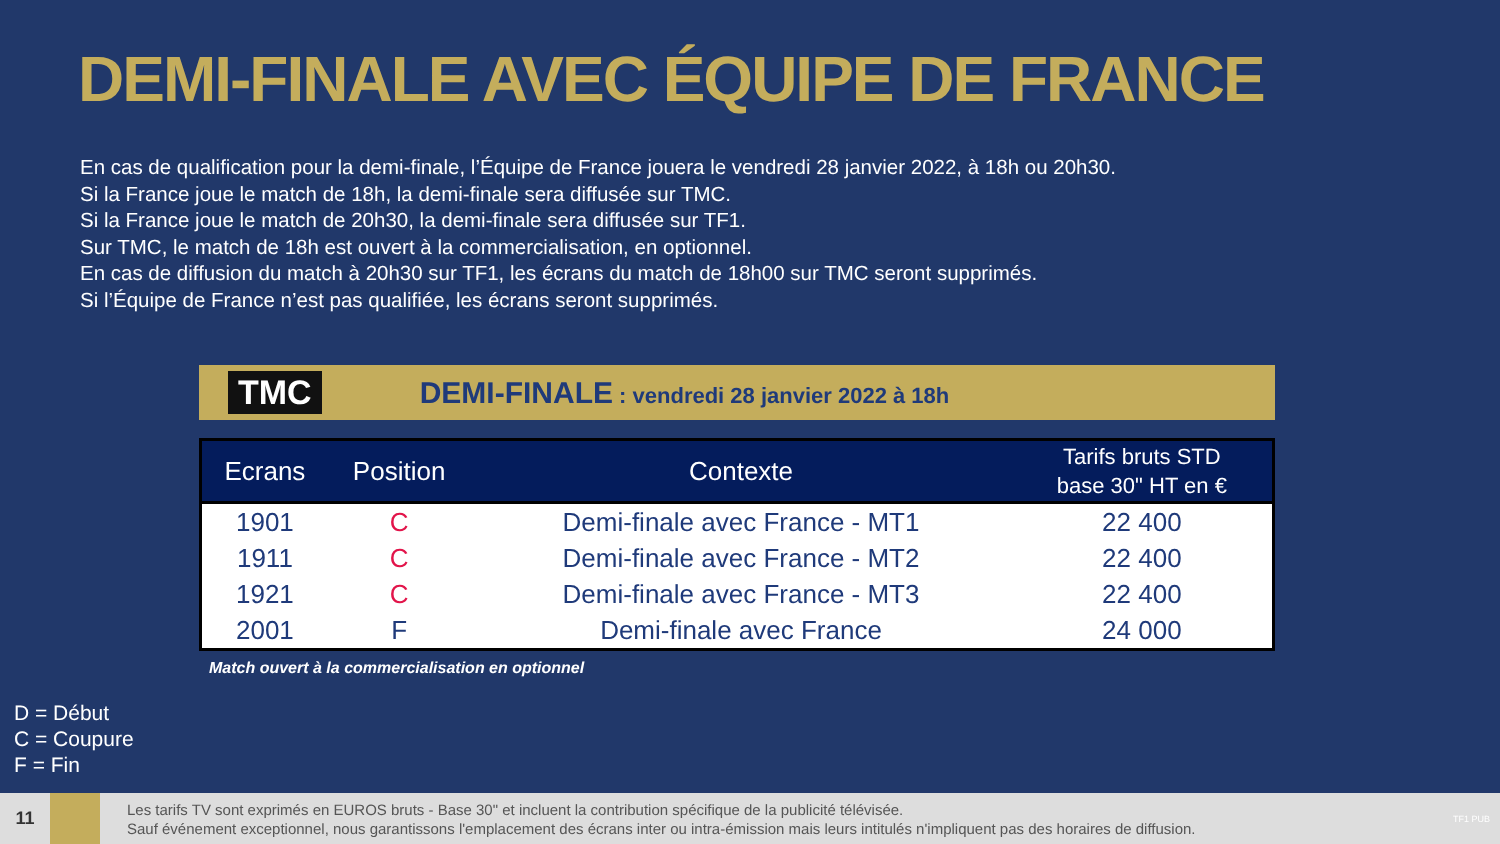DEMI-FINALE AVEC ÉQUIPE DE FRANCE
En cas de qualification pour la demi-finale, l’Équipe de France jouera le vendredi 28 janvier 2022, à 18h ou 20h30.
Si la France joue le match de 18h, la demi-finale sera diffusée sur TMC.
Si la France joue le match de 20h30, la demi-finale sera diffusée sur TF1.
Sur TMC, le match de 18h est ouvert à la commercialisation, en optionnel.
En cas de diffusion du match à 20h30 sur TF1, les écrans du match de 18h00 sur TMC seront supprimés.
Si l’Équipe de France n’est pas qualifiée, les écrans seront supprimés.
TMC DEMI-FINALE : vendredi 28 janvier 2022 à 18h
| Ecrans | Position | Contexte | Tarifs bruts STD base 30" HT en € |
| --- | --- | --- | --- |
| 1901 | C | Demi-finale avec France - MT1 | 22 400 |
| 1911 | C | Demi-finale avec France - MT2 | 22 400 |
| 1921 | C | Demi-finale avec France - MT3 | 22 400 |
| 2001 | F | Demi-finale avec France | 24 000 |
Match ouvert à la commercialisation en optionnel
D = Début
C = Coupure
F = Fin
11
Les tarifs TV sont exprimés en EUROS bruts - Base 30" et incluent la contribution spécifique de la publicité télévisée.
Sauf événement exceptionnel, nous garantissons l'emplacement des écrans inter ou intra-émission mais leurs intitulés n'impliquent pas des horaires de diffusion.
TF1 PUB